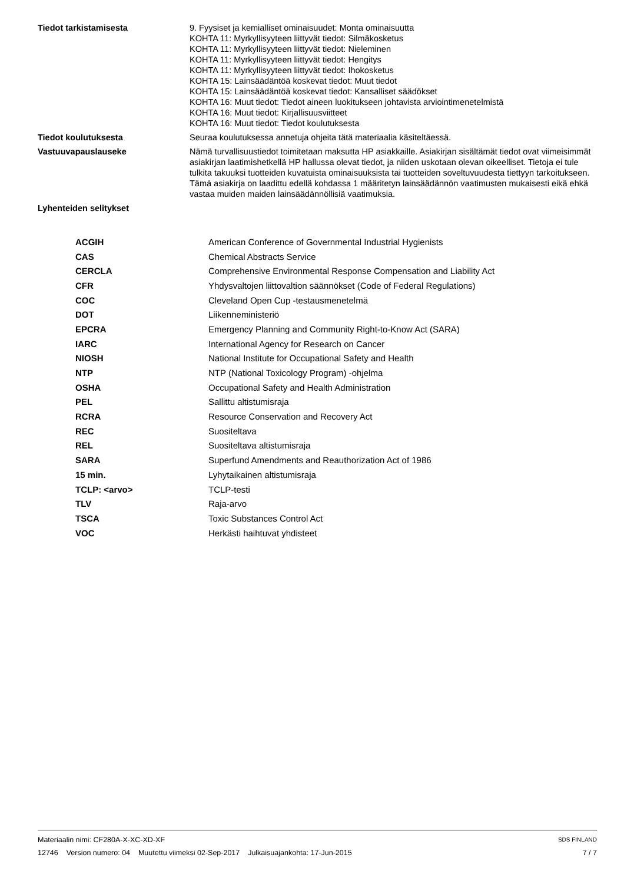| Tiedot tarkistamisesta | 9. Fyysiset ja kemialliset ominaisuudet: Monta ominaisuutta KOHTA 11: Myrkyllisyyteen liittyvät tiedot: Silmäkosketus KOHTA 11: Myrkyllisyyteen liittyvät tiedot: Nieleminen KOHTA 11: Myrkyllisyyteen liittyvät tiedot: Hengitys KOHTA 11: Myrkyllisyyteen liittyvät tiedot: Ihokosketus KOHTA 15: Lainsäädäntöä koskevat tiedot: Muut tiedot KOHTA 15: Lainsäädäntöä koskevat tiedot: Kansalliset säädökset KOHTA 16: Muut tiedot: Tiedot aineen luokitukseen johtavista arviointimenetelmistä KOHTA 16: Muut tiedot: Kirjallisuusviitteet KOHTA 16: Muut tiedot: Tiedot koulutuksesta |
| Tiedot koulutuksesta | Seuraa koulutuksessa annetuja ohjeita tätä materiaalia käsiteltäessä. |
| Vastuuvapauslauseke | Nämä turvallisuustiedot toimitetaan maksutta HP asiakkaille. Asiakirjan sisältämät tiedot ovat viimeisimmät asiakirjan laatimishetkellä HP hallussa olevat tiedot, ja niiden uskotaan olevan oikeelliset. Tietoja ei tule tulkita takuuksi tuotteiden kuvatuista ominaisuuksista tai tuotteiden soveltuvuudesta tiettyyn tarkoitukseen. Tämä asiakirja on laadittu edellä kohdassa 1 määritetyn lainsäädännön vaatimusten mukaisesti eikä ehkä vastaa muiden maiden lainsäädännöllisiä vaatimuksia. |
| Lyhenteiden selitykset | |
| ACGIH | American Conference of Governmental Industrial Hygienists |
| CAS | Chemical Abstracts Service |
| CERCLA | Comprehensive Environmental Response Compensation and Liability Act |
| CFR | Yhdysvaltojen liittovaltion säännökset (Code of Federal Regulations) |
| COC | Cleveland Open Cup -testausmenetelmä |
| DOT | Liikenneministeriö |
| EPCRA | Emergency Planning and Community Right-to-Know Act (SARA) |
| IARC | International Agency for Research on Cancer |
| NIOSH | National Institute for Occupational Safety and Health |
| NTP | NTP (National Toxicology Program) -ohjelma |
| OSHA | Occupational Safety and Health Administration |
| PEL | Sallittu altistumisraja |
| RCRA | Resource Conservation and Recovery Act |
| REC | Suositeltava |
| REL | Suositeltava altistumisraja |
| SARA | Superfund Amendments and Reauthorization Act of 1986 |
| 15 min. | Lyhytaikainen altistumisraja |
| TCLP: <arvo> | TCLP-testi |
| TLV | Raja-arvo |
| TSCA | Toxic Substances Control Act |
| VOC | Herkästi haihtuvat yhdisteet |
Materiaalin nimi: CF280A-X-XC-XD-XF SDS FINLAND
12746 Version numero: 04 Muutettu viimeksi 02-Sep-2017 Julkaisuajankohta: 17-Jun-2015 7 / 7